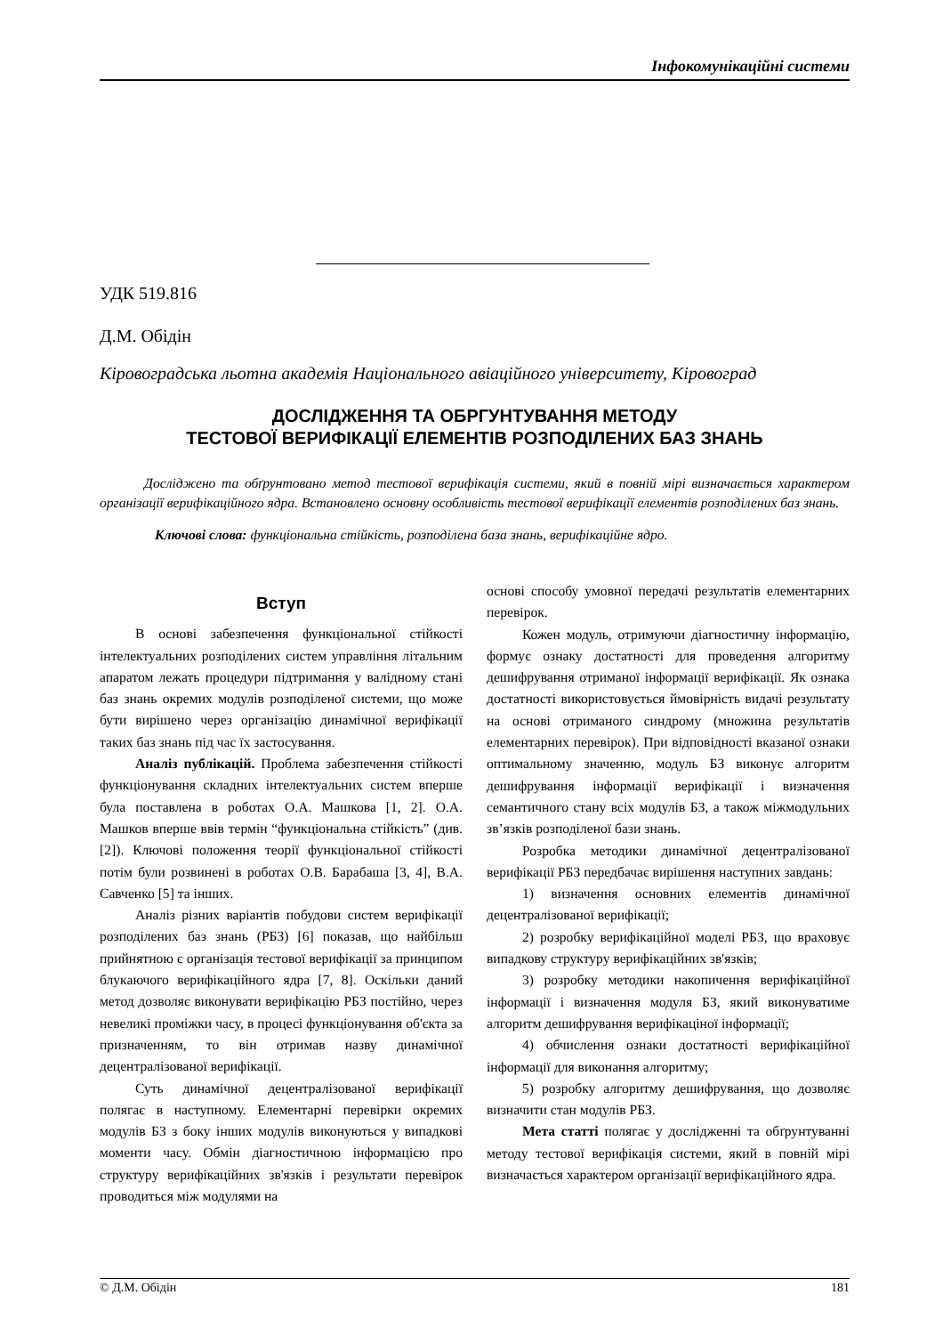Інфокомунікаційні системи
УДК 519.816
Д.М. Обідін
Кіровоградська льотна академія Національного авіаційного університету, Кіровоград
ДОСЛІДЖЕННЯ ТА ОБРГУНТУВАННЯ МЕТОДУ
ТЕСТОВОЇ ВЕРИФІКАЦІЇ ЕЛЕМЕНТІВ РОЗПОДІЛЕНИХ БАЗ ЗНАНЬ
Досліджено та обґрунтовано метод тестової верифікація системи, який в повній мірі визначається характером організації верифікаційного ядра. Встановлено основну особливість тестової верифікації елементів розподілених баз знань.
Ключові слова: функціональна стійкість, розподілена база знань, верифікаційне ядро.
Вступ
В основі забезпечення функціональної стійкості інтелектуальних розподілених систем управління літальним апаратом лежать процедури підтримання у валідному стані баз знань окремих модулів розподіленої системи, що може бути вирішено через організацію динамічної верифікації таких баз знань під час їх застосування.
Аналіз публікацій. Проблема забезпечення стійкості функціонування складних інтелектуальних систем вперше була поставлена в роботах О.А. Машкова [1, 2]. О.А. Машков вперше ввів термін “функціональна стійкість” (див. [2]). Ключові положення теорії функціональної стійкості потім були розвинені в роботах О.В. Барабаша [3, 4], В.А. Савченко [5] та інших.
Аналіз різних варіантів побудови систем верифікації розподілених баз знань (РБЗ) [6] показав, що найбільш прийнятною є організація тестової верифікації за принципом блукаючого верифікаційного ядра [7, 8]. Оскільки даний метод дозволяє виконувати верифікацію РБЗ постійно, через невеликі проміжки часу, в процесі функціонування об'єкта за призначенням, то він отримав назву динамічної децентралізованої верифікації.
Суть динамічної децентралізованої верифікації полягає в наступному. Елементарні перевірки окремих модулів БЗ з боку інших модулів виконуються у випадкові моменти часу. Обмін діагностичною інформацією про структуру верифікаційних зв'язків і результати перевірок проводиться між модулями на
основі способу умовної передачі результатів елементарних перевірок.
Кожен модуль, отримуючи діагностичну інформацію, формує ознаку достатності для проведення алгоритму дешифрування отриманої інформації верифікації. Як ознака достатності використовується ймовірність видачі результату на основі отриманого синдрому (множина результатів елементарних перевірок). При відповідності вказаної ознаки оптимальному значенню, модуль БЗ виконує алгоритм дешифрування інформації верифікації і визначення семантичного стану всіх модулів БЗ, а також міжмодульних зв’язків розподіленої бази знань.
Розробка методики динамічної децентралізованої верифікації РБЗ передбачає вирішення наступних завдань:
1) визначення основних елементів динамічної децентралізованої верифікації;
2) розробку верифікаційної моделі РБЗ, що враховує випадкову структуру верифікаційних зв'язків;
3) розробку методики накопичення верифікаційної інформації і визначення модуля БЗ, який виконуватиме алгоритм дешифрування верифікаціної інформації;
4) обчислення ознаки достатності верифікаційної інформації для виконання алгоритму;
5) розробку алгоритму дешифрування, що дозволяє визначити стан модулів РБЗ.
Мета статті полягає у дослідженні та обґрунтуванні методу тестової верифікація системи, який в повній мірі визначається характером організації верифікаційного ядра.
© Д.М. Обідін 181